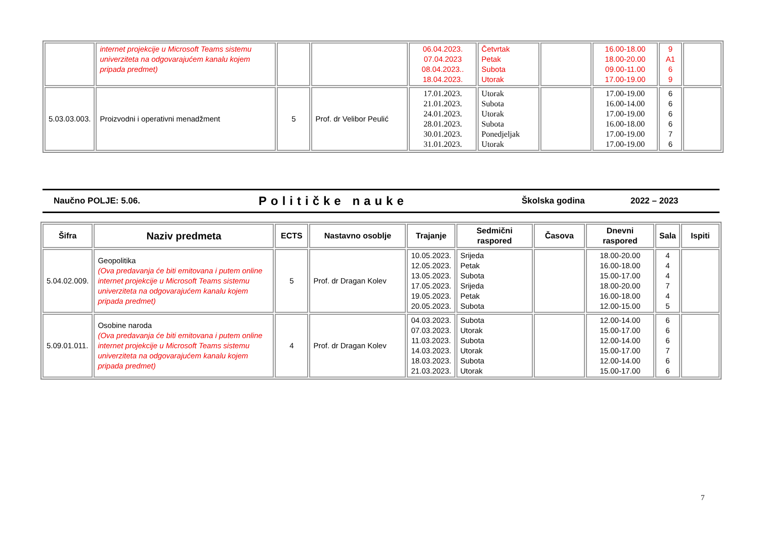| | internet projekcije u Microsoft Teams sistemu univerziteta na odgovarajućem kanalu kojem pripada predmet) | | | 06.04.2023. 07.04.2023 08.04.2023.. 18.04.2023. | Četvrtak Petak Subota Utorak | | 16.00-18.00 18.00-20.00 09.00-11.00 17.00-19.00 | 9 A1 6 9 | |
| 5.03.03.003. | Proizvodni i operativni menadžment | 5 | Prof. dr Velibor Peulić | 17.01.2023. 21.01.2023. 24.01.2023. 28.01.2023. 30.01.2023. 31.01.2023. | Utorak Subota Utorak Subota Ponedjeljak Utorak | | 17.00-19.00 16.00-14.00 17.00-19.00 16.00-18.00 17.00-19.00 17.00-19.00 | 6 6 6 6 7 6 | |
Naučno POLJE: 5.06. Političke nauke Školska godina 2022 – 2023
| Šifra | Naziv predmeta | ECTS | Nastavno osoblje | Trajanje | Sedmični raspored | Časova | Dnevni raspored | Sala | Ispiti |
| --- | --- | --- | --- | --- | --- | --- | --- | --- | --- |
| 5.04.02.009. | Geopolitika (Ova predavanja će biti emitovana i putem online internet projekcije u Microsoft Teams sistemu univerziteta na odgovarajućem kanalu kojem pripada predmet) | 5 | Prof. dr Dragan Kolev | 10.05.2023. 12.05.2023. 13.05.2023. 17.05.2023. 19.05.2023. 20.05.2023. | Srijeda Petak Subota Srijeda Petak Subota | | 18.00-20.00 16.00-18.00 15.00-17.00 18.00-20.00 16.00-18.00 12.00-15.00 | 4 4 4 7 4 5 | |
| 5.09.01.011. | Osobine naroda (Ova predavanja će biti emitovana i putem online internet projekcije u Microsoft Teams sistemu univerziteta na odgovarajućem kanalu kojem pripada predmet) | 4 | Prof. dr Dragan Kolev | 04.03.2023. 07.03.2023. 11.03.2023. 14.03.2023. 18.03.2023. 21.03.2023. | Subota Utorak Subota Utorak Subota Utorak | | 12.00-14.00 15.00-17.00 12.00-14.00 15.00-17.00 12.00-14.00 15.00-17.00 | 6 6 6 7 6 6 | |
7